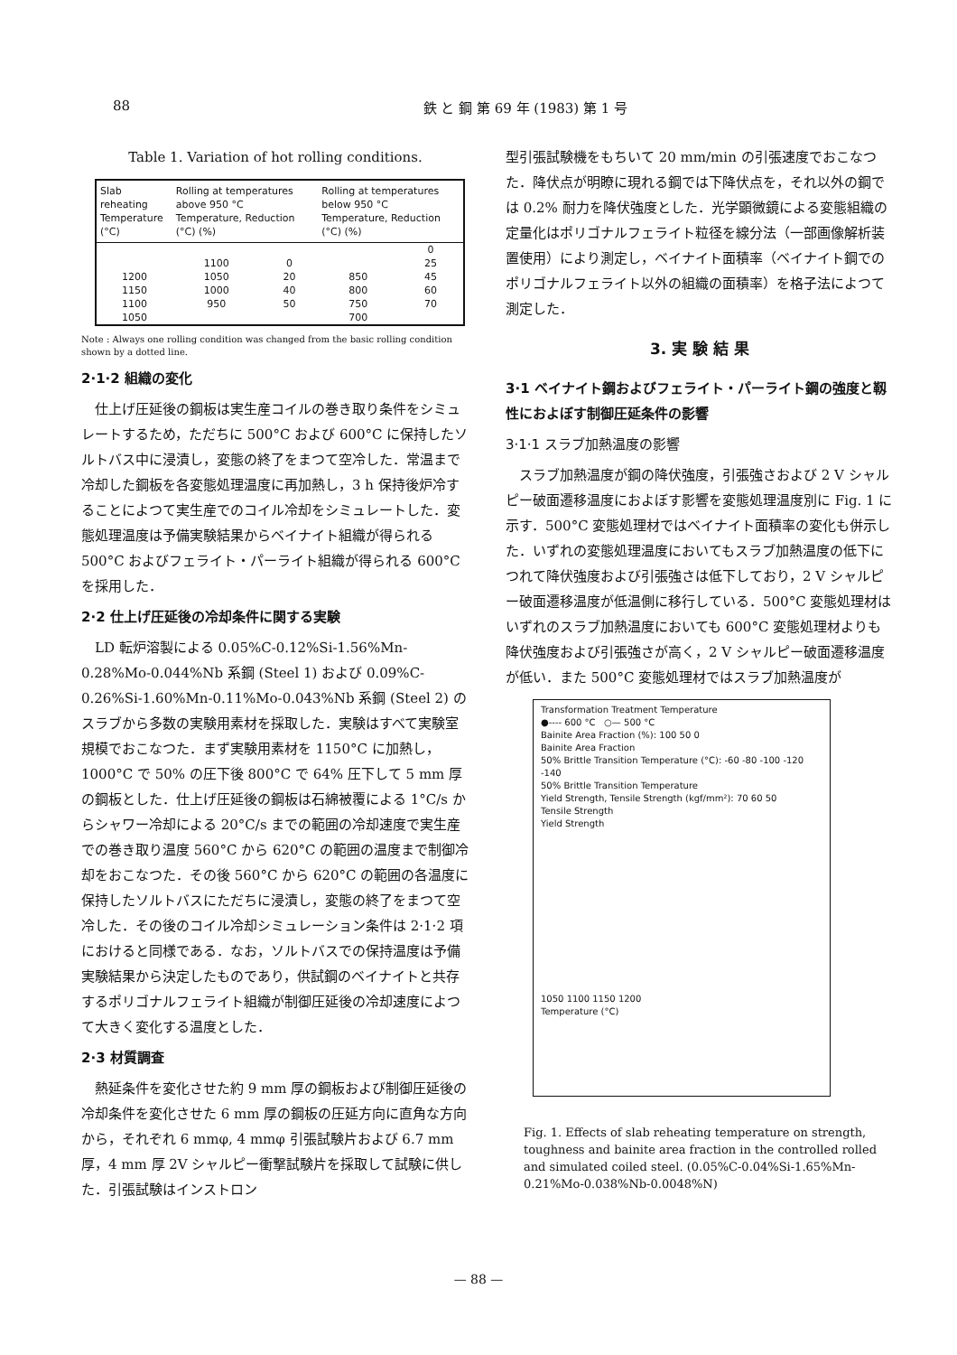88 鉄 と 鋼 第 69 年 (1983) 第 1 号
Table 1. Variation of hot rolling conditions.
| Slab reheating Temperature (°C) | Rolling at temperatures above 950 °C Temperature, Reduction (°C) (%) | | Rolling at temperatures below 950 °C Temperature, Reduction (°C) (%) | |
| --- | --- | --- | --- | --- |
| | | | | 0 |
| | 1100 | 0 | | 25 |
| 1200 | 1050 | 20 | 850 | 45 |
| 1150 | 1000 | 40 | 800 | 60 |
| 1100 | 950 | 50 | 750 | 70 |
| 1050 | | | 700 | |
Note : Always one rolling condition was changed from the basic rolling condition shown by a dotted line.
2·1·2 組織の変化
仕上げ圧延後の鋼板は実生産コイルの巻き取り条件をシミュレートするため，ただちに 500°C および 600°C に保持したソルトバス中に浸漬し，変態の終了をまつて空冷した．常温まで冷却した鋼板を各変態処理温度に再加熱し，3 h 保持後炉冷することによつて実生産でのコイル冷却をシミュレートした．変態処理温度は予備実験結果からベイナイト組織が得られる 500°C およびフェライト・パーライト組織が得られる 600°C を採用した．
2·2 仕上げ圧延後の冷却条件に関する実験
LD 転炉溶製による 0.05%C-0.12%Si-1.56%Mn-0.28%Mo-0.044%Nb 系鋼 (Steel 1) および 0.09%C-0.26%Si-1.60%Mn-0.11%Mo-0.043%Nb 系鋼 (Steel 2) のスラブから多数の実験用素材を採取した．実験はすべて実験室規模でおこなつた．まず実験用素材を 1150°C に加熱し，1000°C で 50% の圧下後 800°C で 64% 圧下して 5 mm 厚の鋼板とした．仕上げ圧延後の鋼板は石綿被覆による 1°C/s からシャワー冷却による 20°C/s までの範囲の冷却速度で実生産での巻き取り温度 560°C から 620°C の範囲の温度まで制御冷却をおこなつた．その後 560°C から 620°C の範囲の各温度に保持したソルトバスにただちに浸漬し，変態の終了をまつて空冷した．その後のコイル冷却シミュレーション条件は 2·1·2 項におけると同様である．なお，ソルトバスでの保持温度は予備実験結果から決定したものであり，供試鋼のベイナイトと共存するポリゴナルフェライト組織が制御圧延後の冷却速度によつて大きく変化する温度とした．
2·3 材質調査
熱延条件を変化させた約 9 mm 厚の鋼板および制御圧延後の冷却条件を変化させた 6 mm 厚の鋼板の圧延方向に直角な方向から，それぞれ 6 mmφ, 4 mmφ 引張試験片および 6.7 mm 厚，4 mm 厚 2V シャルピー衝撃試験片を採取して試験に供した．引張試験はインストロン
型引張試験機をもちいて 20 mm/min の引張速度でおこなつた．降伏点が明瞭に現れる鋼では下降伏点を，それ以外の鋼では 0.2% 耐力を降伏強度とした．光学顕微鏡による変態組織の定量化はポリゴナルフェライト粒径を線分法（一部画像解析装置使用）により測定し，ベイナイト面積率（ベイナイト鋼でのポリゴナルフェライト以外の組織の面積率）を格子法によつて測定した．
3. 実 験 結 果
3·1 ベイナイト鋼およびフェライト・パーライト鋼の強度と靱性におよぼす制御圧延条件の影響
3·1·1 スラブ加熱温度の影響
スラブ加熱温度が鋼の降伏強度，引張強さおよび 2 V シャルピー破面遷移温度におよぼす影響を変態処理温度別に Fig. 1 に示す．500°C 変態処理材ではベイナイト面積率の変化も併示した．いずれの変態処理温度においてもスラブ加熱温度の低下につれて降伏強度および引張強さは低下しており，2 V シャルピー破面遷移温度が低温側に移行している．500°C 変態処理材はいずれのスラブ加熱温度においても 600°C 変態処理材よりも降伏強度および引張強さが高く，2 V シャルピー破面遷移温度が低い．また 500°C 変態処理材ではスラブ加熱温度が
Transformation Treatment Temperature
●---- 600 °C ○— 500 °C
Bainite Area Fraction (%): 100 50 0
Bainite Area Fraction
50% Brittle Transition Temperature (°C): -60 -80 -100 -120 -140
50% Brittle Transition Temperature
Yield Strength, Tensile Strength (kgf/mm²): 70 60 50
Tensile Strength
Yield Strength
1050 1100 1150 1200
Temperature (°C)
Fig. 1. Effects of slab reheating temperature on strength, toughness and bainite area fraction in the controlled rolled and simulated coiled steel. (0.05%C-0.04%Si-1.65%Mn-0.21%Mo-0.038%Nb-0.0048%N)
— 88 —